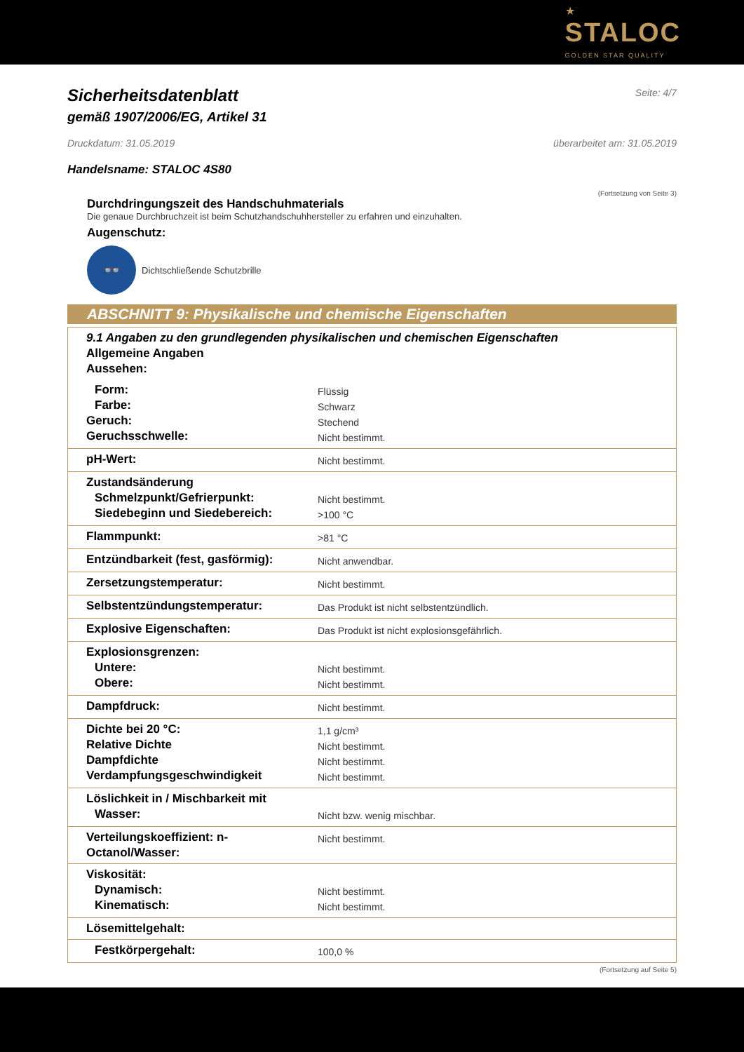★
STALOC
GOLDEN STAR QUALITY
Sicherheitsdatenblatt
Seite: 4/7
gemäß 1907/2006/EG, Artikel 31
Druckdatum: 31.05.2019 überarbeitet am: 31.05.2019
Handelsname: STALOC 4S80
(Fortsetzung von Seite 3)
Durchdringungszeit des Handschuhmaterials
Die genaue Durchbruchzeit ist beim Schutzhandschuhhersteller zu erfahren und einzuhalten.
Augenschutz:
👓
Dichtschließende Schutzbrille
ABSCHNITT 9: Physikalische und chemische Eigenschaften
| 9.1 Angaben zu den grundlegenden physikalischen und chemischen Eigenschaften Allgemeine Angaben Aussehen: | |
| Form: Farbe: Geruch: Geruchsschwelle: | Flüssig Schwarz Stechend Nicht bestimmt. |
| pH-Wert: | Nicht bestimmt. |
| Zustandsänderung Schmelzpunkt/Gefrierpunkt: Siedebeginn und Siedebereich: | Nicht bestimmt. >100 °C |
| Flammpunkt: | >81 °C |
| Entzündbarkeit (fest, gasförmig): | Nicht anwendbar. |
| Zersetzungstemperatur: | Nicht bestimmt. |
| Selbstentzündungstemperatur: | Das Produkt ist nicht selbstentzündlich. |
| Explosive Eigenschaften: | Das Produkt ist nicht explosionsgefährlich. |
| Explosionsgrenzen: Untere: Obere: | Nicht bestimmt. Nicht bestimmt. |
| Dampfdruck: | Nicht bestimmt. |
| Dichte bei 20 °C: Relative Dichte Dampfdichte Verdampfungsgeschwindigkeit | 1,1 g/cm³ Nicht bestimmt. Nicht bestimmt. Nicht bestimmt. |
| Löslichkeit in / Mischbarkeit mit Wasser: | Nicht bzw. wenig mischbar. |
| Verteilungskoeffizient: n-Octanol/Wasser: | Nicht bestimmt. |
| Viskosität: Dynamisch: Kinematisch: | Nicht bestimmt. Nicht bestimmt. |
| Lösemittelgehalt: | |
| Festkörpergehalt: | 100,0 % |
(Fortsetzung auf Seite 5)